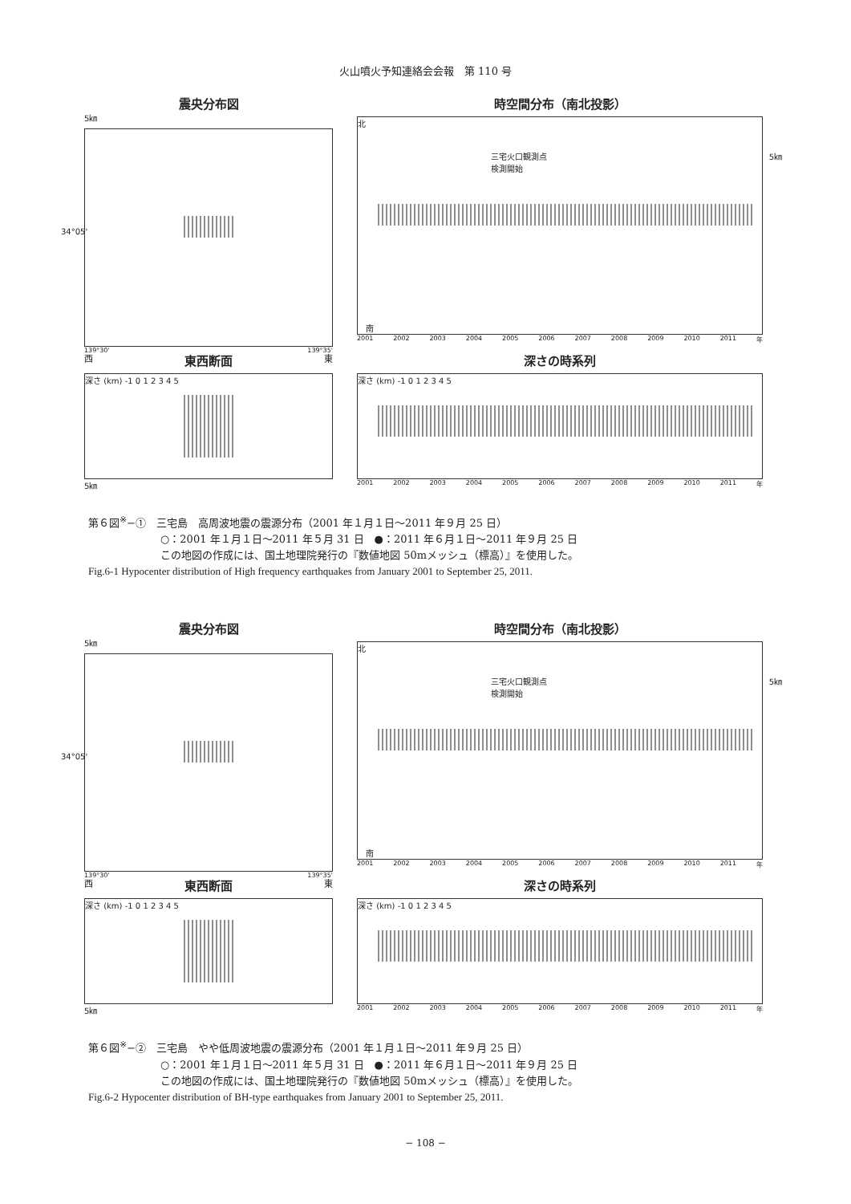火山噴火予知連絡会会報　第 110 号
震央分布図
5㎞
34°05'
139°30' 139°35'
時空間分布（南北投影）
北
三宅火口観測点
検測開始
5㎞
南
2001 2002 2003 2004 2005 2006 2007 2008 2009 2010 2011 年
西 東西断面 東
深さ (km) -1 0 1 2 3 4 5
5㎞
深さの時系列
深さ (km) -1 0 1 2 3 4 5
2001 2002 2003 2004 2005 2006 2007 2008 2009 2010 2011 年
第６図<sup>※</sup>−①　三宅島　高周波地震の震源分布（2001 年１月１日〜2011 年９月 25 日）
○：2001 年１月１日〜2011 年５月 31 日　●：2011 年６月１日〜2011 年９月 25 日
この地図の作成には、国土地理院発行の『数値地図 50mメッシュ（標高）』を使用した。
Fig.6-1 Hypocenter distribution of High frequency earthquakes from January 2001 to September 25, 2011.
震央分布図
5㎞
34°05'
139°30' 139°35'
時空間分布（南北投影）
北
三宅火口観測点
検測開始
5㎞
南
2001 2002 2003 2004 2005 2006 2007 2008 2009 2010 2011 年
西 東西断面 東
深さ (km) -1 0 1 2 3 4 5
5㎞
深さの時系列
深さ (km) -1 0 1 2 3 4 5
2001 2002 2003 2004 2005 2006 2007 2008 2009 2010 2011 年
第６図<sup>※</sup>−②　三宅島　やや低周波地震の震源分布（2001 年１月１日〜2011 年９月 25 日）
○：2001 年１月１日〜2011 年５月 31 日　●：2011 年６月１日〜2011 年９月 25 日
この地図の作成には、国土地理院発行の『数値地図 50mメッシュ（標高）』を使用した。
Fig.6-2 Hypocenter distribution of BH-type earthquakes from January 2001 to September 25, 2011.
− 108 −